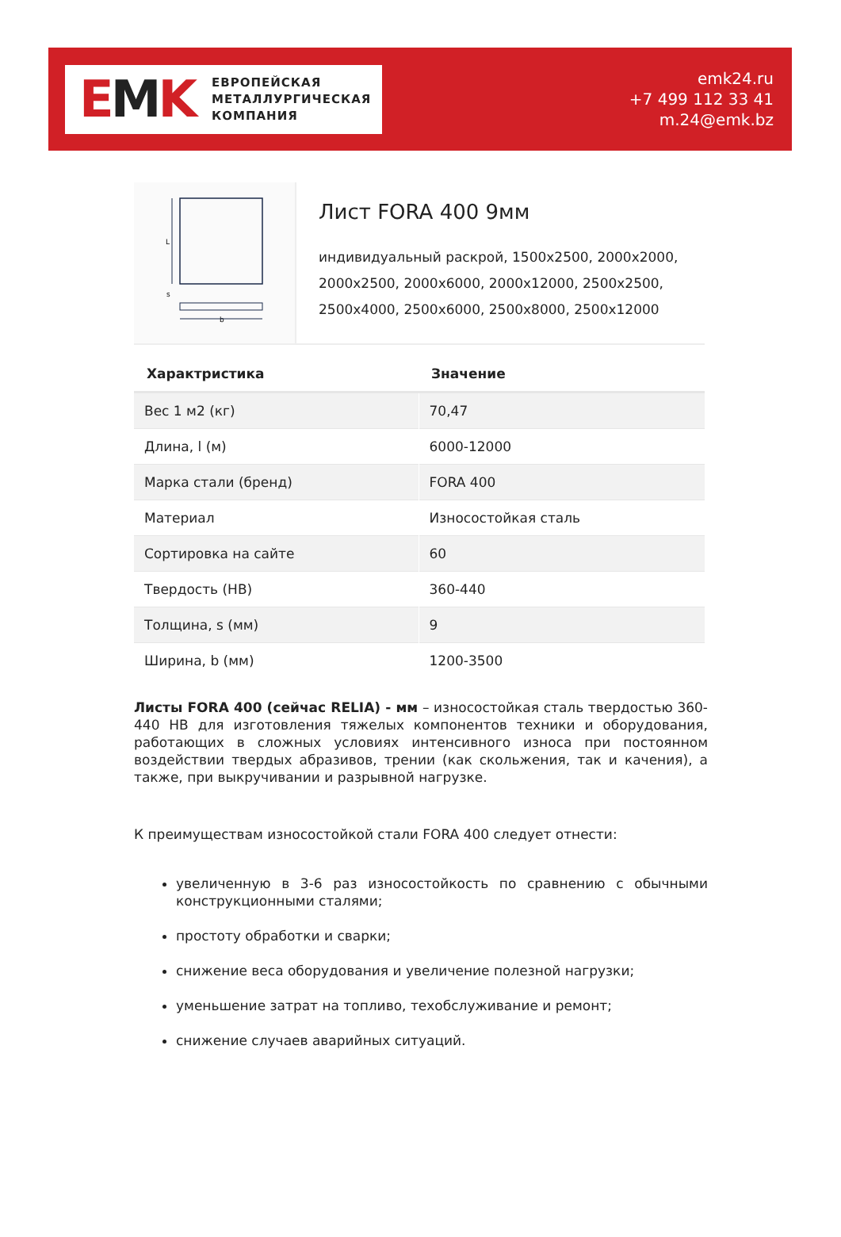EMK
ЕВРОПЕЙСКАЯ
МЕТАЛЛУРГИЧЕСКАЯ
КОМПАНИЯ
emk24.ru
+7 499 112 33 41
m.24@emk.bz
L
s
b
Лист FORA 400 9мм
индивидуальный раскрой, 1500x2500, 2000x2000, 2000x2500, 2000x6000, 2000x12000, 2500x2500, 2500x4000, 2500x6000, 2500x8000, 2500x12000
| Характристика | Значение |
| --- | --- |
| Вес 1 м2 (кг) | 70,47 |
| Длина, l (м) | 6000-12000 |
| Марка стали (бренд) | FORA 400 |
| Материал | Износостойкая сталь |
| Сортировка на сайте | 60 |
| Твердость (HB) | 360-440 |
| Толщина, s (мм) | 9 |
| Ширина, b (мм) | 1200-3500 |
Листы FORA 400 (сейчас RELIA) - мм – износостойкая сталь твердостью 360-440 HB для изготовления тяжелых компонентов техники и оборудования, работающих в сложных условиях интенсивного износа при постоянном воздействии твердых абразивов, трении (как скольжения, так и качения), а также, при выкручивании и разрывной нагрузке.
К преимуществам износостойкой стали FORA 400 следует отнести:
увеличенную в 3-6 раз износостойкость по сравнению с обычными конструкционными сталями;
простоту обработки и сварки;
снижение веса оборудования и увеличение полезной нагрузки;
уменьшение затрат на топливо, техобслуживание и ремонт;
снижение случаев аварийных ситуаций.